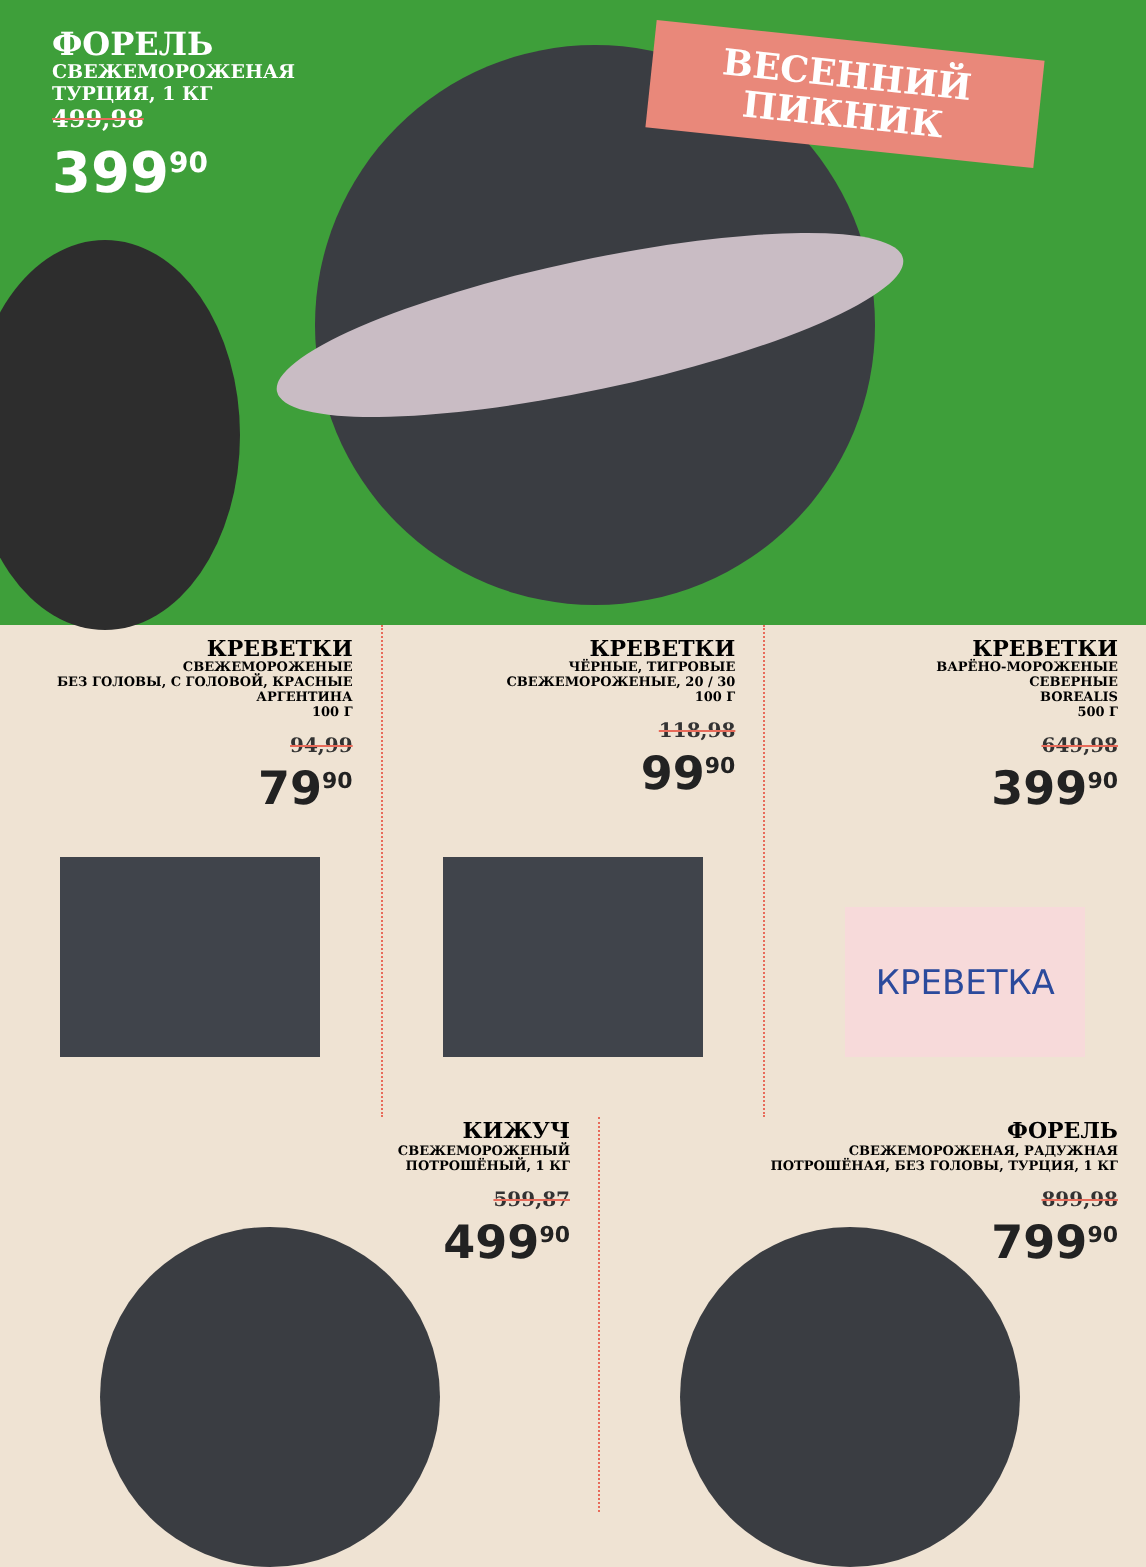ВЕСЕННИЙ
ПИКНИК
ФОРЕЛЬ
СВЕЖЕМОРОЖЕНАЯ
ТУРЦИЯ, 1 КГ
499,98
399<sup>90</sup>
КРЕВЕТКИ
СВЕЖЕМОРОЖЕНЫЕ
БЕЗ ГОЛОВЫ, С ГОЛОВОЙ, КРАСНЫЕ
АРГЕНТИНА
100 Г
94,99
79<sup>90</sup>
КРЕВЕТКИ
ЧЁРНЫЕ, ТИГРОВЫЕ
СВЕЖЕМОРОЖЕНЫЕ, 20 / 30
100 Г
118,98
99<sup>90</sup>
КРЕВЕТКИ
ВАРЁНО-МОРОЖЕНЫЕ
СЕВЕРНЫЕ
BOREALIS
500 Г
649,98
399<sup>90</sup>
КРЕВЕТКА
КИЖУЧ
СВЕЖЕМОРОЖЕНЫЙ
ПОТРОШЁНЫЙ, 1 КГ
599,87
499<sup>90</sup>
ФОРЕЛЬ
СВЕЖЕМОРОЖЕНАЯ, РАДУЖНАЯ
ПОТРОШЁНАЯ, БЕЗ ГОЛОВЫ, ТУРЦИЯ, 1 КГ
899,98
799<sup>90</sup>